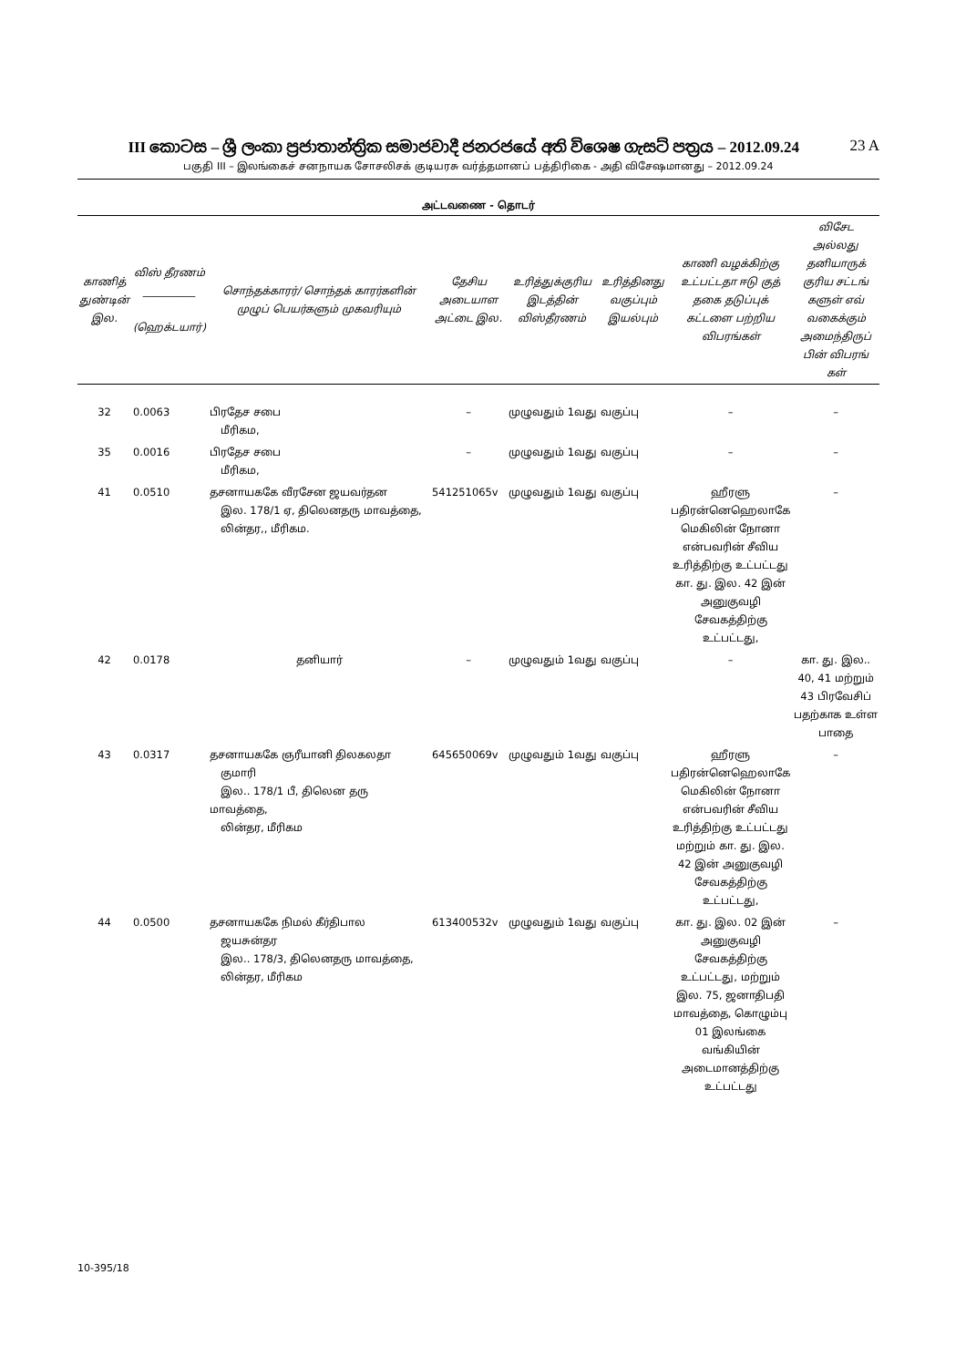III කොටස – ශ්‍රී ලංකා ප්‍රජාතාන්ත්‍රික සමාජවාදී ජනරජයේ අති විශෙෂ ගැසට් පත්‍රය – 2012.09.24 23 A
பகுதி III – இலங்கைச் சனநாயக சோசலிசக் குடியரசு வர்த்தமானப் பத்திரிகை - அதி விசேஷமானது – 2012.09.24
அட்டவணை - தொடர்
| காணித் துண்டின் இல. | விஸ் தீரணம் __________ (ஹெக்டயார்) | சொந்தக்காரர்/ சொந்தக் காரர்களின் முழுப் பெயர்களும் முகவரியும் | தேசிய அடையாள அட்டை இல. | உரித்துக்குரிய இடத்தின் விஸ்தீரணம் | உரித்தினது வகுப்பும் இயல்பும் | காணி வழக்கிற்கு உட்பட்டதா ஈடு குத் தகை தடுப்புக் கட்டளை பற்றிய விபரங்கள் | விசேட அல்லது தனியாருக் குரிய சட்டங் களுள் எவ் வகைக்கும் அமைந்திருப் பின் விபரங் கள் |
| --- | --- | --- | --- | --- | --- | --- | --- |
| 32 | 0.0063 | பிரதேச சபை மீரிகம, | – | முழுவதும் 1வது வகுப்பு | | – | – |
| 35 | 0.0016 | பிரதேச சபை மீரிகம, | – | முழுவதும் 1வது வகுப்பு | | – | – |
| 41 | 0.0510 | தசனாயககே வீரசேன ஜயவர்தன இல. 178/1 ஏ, திலெனதரு மாவத்தை, லின்தர,, மீரிகம. | 541251065v | முழுவதும் 1வது வகுப்பு | | ஹீரளு பதிரன்னெஹெலாகே மெகிலின் நோனா என்பவரின் சீவிய உரித்திற்கு உட்பட்டது கா. து. இல. 42 இன் அனுகுவழி சேவகத்திற்கு உட்பட்டது, | – |
| 42 | 0.0178 | தனியார் | – | முழுவதும் 1வது வகுப்பு | | – | கா. து. இல.. 40, 41 மற்றும் 43 பிரவேசிப் பதற்காக உள்ள பாதை |
| 43 | 0.0317 | தசனாயககே ஞரீயானி திலகலதா குமாரி இல.. 178/1 பீ, திலென தரு மாவத்தை, லின்தர, மீரிகம | 645650069v | முழுவதும் 1வது வகுப்பு | | ஹீரளு பதிரன்னெஹெலாகே மெகிலின் நோனா என்பவரின் சீவிய உரித்திற்கு உட்பட்டது மற்றும் கா. து. இல. 42 இன் அனுகுவழி சேவகத்திற்கு உட்பட்டது, | – |
| 44 | 0.0500 | தசனாயககே நிமல் கீர்திபால ஜயசுன்தர இல.. 178/3, திலெனதரு மாவத்தை, லின்தர, மீரிகம | 613400532v | முழுவதும் 1வது வகுப்பு | | கா. து. இல. 02 இன் அனுகுவழி சேவகத்திற்கு உட்பட்டது, மற்றும் இல. 75, ஜனாதிபதி மாவத்தை, கொழும்பு 01 இலங்கை வங்கியின் அடைமானத்திற்கு உட்பட்டது | – |
10-395/18